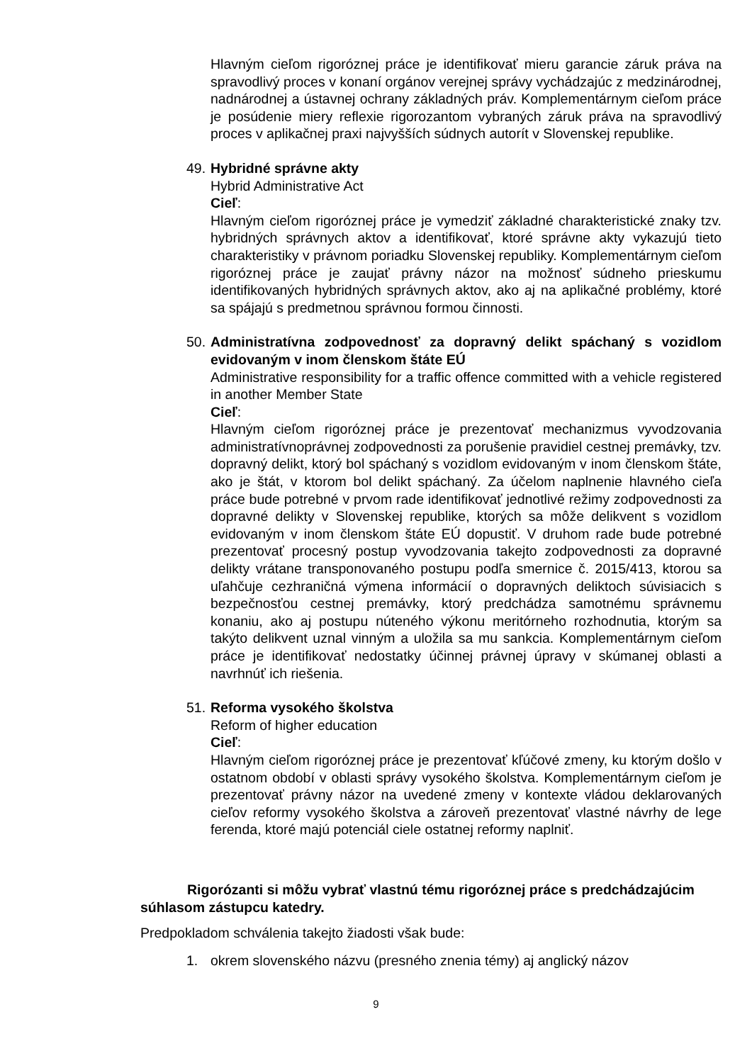Hlavným cieľom rigoróznej práce je identifikovať mieru garancie záruk práva na spravodlivý proces v konaní orgánov verejnej správy vychádzajúc z medzinárodnej, nadnárodnej a ústavnej ochrany základných práv. Komplementárnym cieľom práce je posúdenie miery reflexie rigorozantom vybraných záruk práva na spravodlivý proces v aplikačnej praxi najvyšších súdnych autorít v Slovenskej republike.
49.
Hybridné správne akty
Hybrid Administrative Act
Cieľ:
Hlavným cieľom rigoróznej práce je vymedziť základné charakteristické znaky tzv. hybridných správnych aktov a identifikovať, ktoré správne akty vykazujú tieto charakteristiky v právnom poriadku Slovenskej republiky. Komplementárnym cieľom rigoróznej práce je zaujať právny názor na možnosť súdneho prieskumu identifikovaných hybridných správnych aktov, ako aj na aplikačné problémy, ktoré sa spájajú s predmetnou správnou formou činnosti.
50.
Administratívna zodpovednosť za dopravný delikt spáchaný s vozidlom evidovaným v inom členskom štáte EÚ
Administrative responsibility for a traffic offence committed with a vehicle registered in another Member State
Cieľ:
Hlavným cieľom rigoróznej práce je prezentovať mechanizmus vyvodzovania administratívnoprávnej zodpovednosti za porušenie pravidiel cestnej premávky, tzv. dopravný delikt, ktorý bol spáchaný s vozidlom evidovaným v inom členskom štáte, ako je štát, v ktorom bol delikt spáchaný. Za účelom naplnenie hlavného cieľa práce bude potrebné v prvom rade identifikovať jednotlivé režimy zodpovednosti za dopravné delikty v Slovenskej republike, ktorých sa môže delikvent s vozidlom evidovaným v inom členskom štáte EÚ dopustiť. V druhom rade bude potrebné prezentovať procesný postup vyvodzovania takejto zodpovednosti za dopravné delikty vrátane transponovaného postupu podľa smernice č. 2015/413, ktorou sa uľahčuje cezhraničná výmena informácií o dopravných deliktoch súvisiacich s bezpečnosťou cestnej premávky, ktorý predchádza samotnému správnemu konaniu, ako aj postupu núteného výkonu meritórneho rozhodnutia, ktorým sa takýto delikvent uznal vinným a uložila sa mu sankcia. Komplementárnym cieľom práce je identifikovať nedostatky účinnej právnej úpravy v skúmanej oblasti a navrhnúť ich riešenia.
51.
Reforma vysokého školstva
Reform of higher education
Cieľ:
Hlavným cieľom rigoróznej práce je prezentovať kľúčové zmeny, ku ktorým došlo v ostatnom období v oblasti správy vysokého školstva. Komplementárnym cieľom je prezentovať právny názor na uvedené zmeny v kontexte vládou deklarovaných cieľov reformy vysokého školstva a zároveň prezentovať vlastné návrhy de lege ferenda, ktoré majú potenciál ciele ostatnej reformy naplniť.
Rigorózanti si môžu vybrať vlastnú tému rigoróznej práce s predchádzajúcim súhlasom zástupcu katedry.
Predpokladom schválenia takejto žiadosti však bude:
1. okrem slovenského názvu (presného znenia témy) aj anglický názov
9